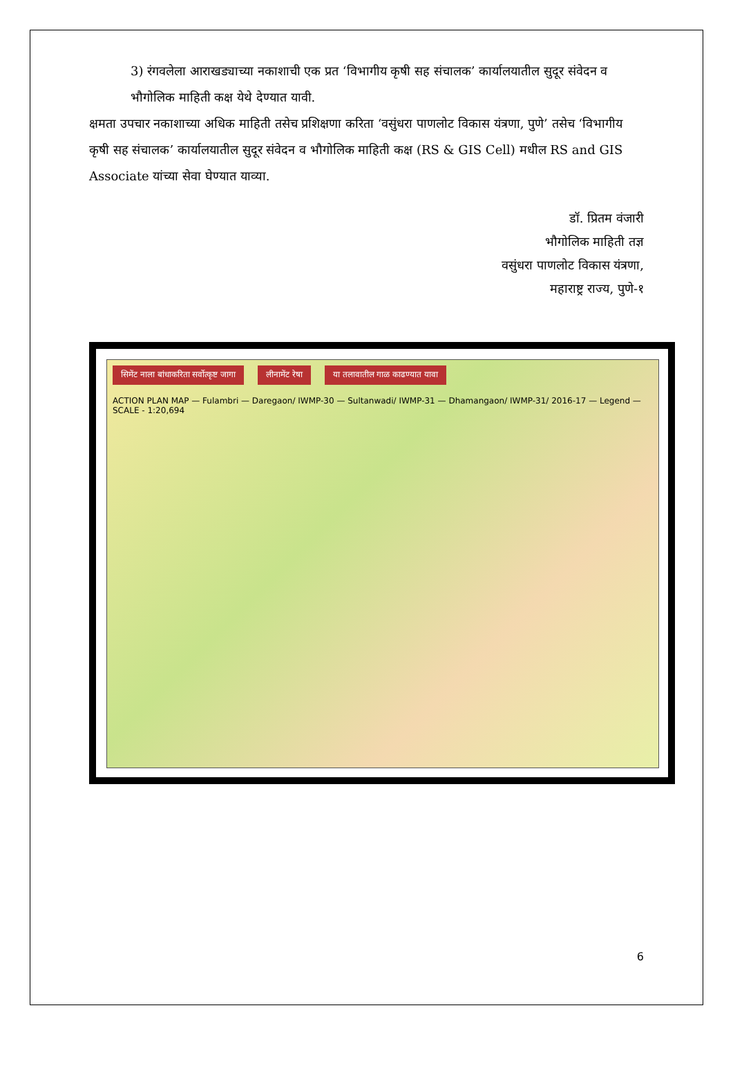3) रंगवलेला आराखड्याच्या नकाशाची एक प्रत ‘विभागीय कृषी सह संचालक’ कार्यालयातील सुदूर संवेदन व भौगोलिक माहिती कक्ष येथे देण्यात यावी.
क्षमता उपचार नकाशाच्या अधिक माहिती तसेच प्रशिक्षणा करिता ‘वसुंधरा पाणलोट विकास यंत्रणा, पुणे’ तसेच ‘विभागीय कृषी सह संचालक’ कार्यालयातील सुदूर संवेदन व भौगोलिक माहिती कक्ष (RS & GIS Cell) मधील RS and GIS Associate यांच्या सेवा घेण्यात याव्या.
डॉ. प्रितम वंजारी
भौगोलिक माहिती तज्ञ
वसुंधरा पाणलोट विकास यंत्रणा,
महाराष्ट्र राज्य, पुणे-१
सिमेंट नाला बांधाकरिता सर्वोत्कृष्ट जागा लीनामेंट रेषा या तलावातील गाळ काढण्यात यावा
ACTION PLAN MAP — Fulambri — Daregaon/ IWMP-30 — Sultanwadi/ IWMP-31 — Dhamangaon/ IWMP-31/ 2016-17 — Legend — SCALE - 1:20,694
6